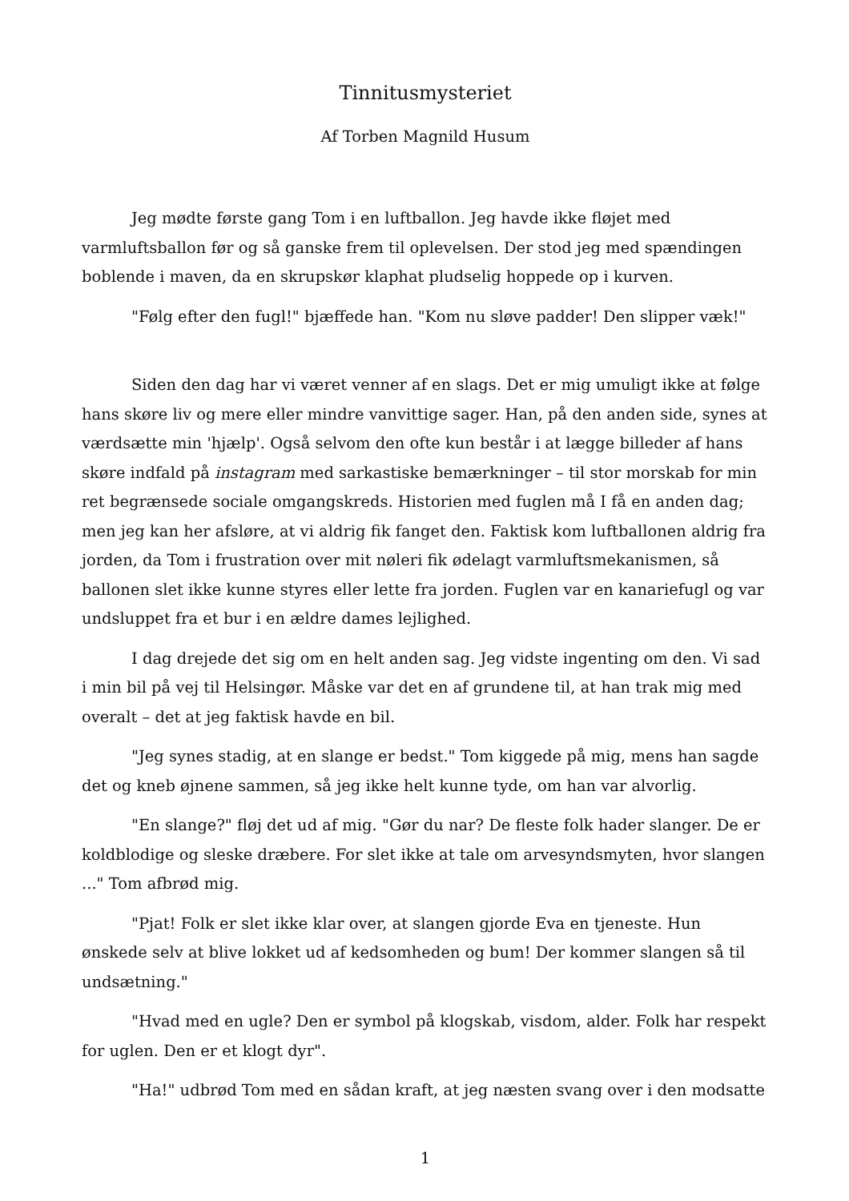Tinnitusmysteriet
Af Torben Magnild Husum
Jeg mødte første gang Tom i en luftballon. Jeg havde ikke fløjet med varmluftsballon før og så ganske frem til oplevelsen. Der stod jeg med spændingen boblende i maven, da en skrupskør klaphat pludselig hoppede op i kurven.
"Følg efter den fugl!" bjæffede han. "Kom nu sløve padder! Den slipper væk!"
Siden den dag har vi været venner af en slags. Det er mig umuligt ikke at følge hans skøre liv og mere eller mindre vanvittige sager. Han, på den anden side, synes at værdsætte min 'hjælp'. Også selvom den ofte kun består i at lægge billeder af hans skøre indfald på instagram med sarkastiske bemærkninger – til stor morskab for min ret begrænsede sociale omgangskreds. Historien med fuglen må I få en anden dag; men jeg kan her afsløre, at vi aldrig fik fanget den. Faktisk kom luftballonen aldrig fra jorden, da Tom i frustration over mit nøleri fik ødelagt varmluftsmekanismen, så ballonen slet ikke kunne styres eller lette fra jorden. Fuglen var en kanariefugl og var undsluppet fra et bur i en ældre dames lejlighed.
I dag drejede det sig om en helt anden sag. Jeg vidste ingenting om den. Vi sad i min bil på vej til Helsingør. Måske var det en af grundene til, at han trak mig med overalt – det at jeg faktisk havde en bil.
"Jeg synes stadig, at en slange er bedst." Tom kiggede på mig, mens han sagde det og kneb øjnene sammen, så jeg ikke helt kunne tyde, om han var alvorlig.
"En slange?" fløj det ud af mig. "Gør du nar? De fleste folk hader slanger. De er koldblodige og sleske dræbere. For slet ikke at tale om arvesyndsmyten, hvor slangen ..." Tom afbrød mig.
"Pjat! Folk er slet ikke klar over, at slangen gjorde Eva en tjeneste. Hun ønskede selv at blive lokket ud af kedsomheden og bum! Der kommer slangen så til undsætning."
"Hvad med en ugle? Den er symbol på klogskab, visdom, alder. Folk har respekt for uglen. Den er et klogt dyr".
"Ha!" udbrød Tom med en sådan kraft, at jeg næsten svang over i den modsatte
1